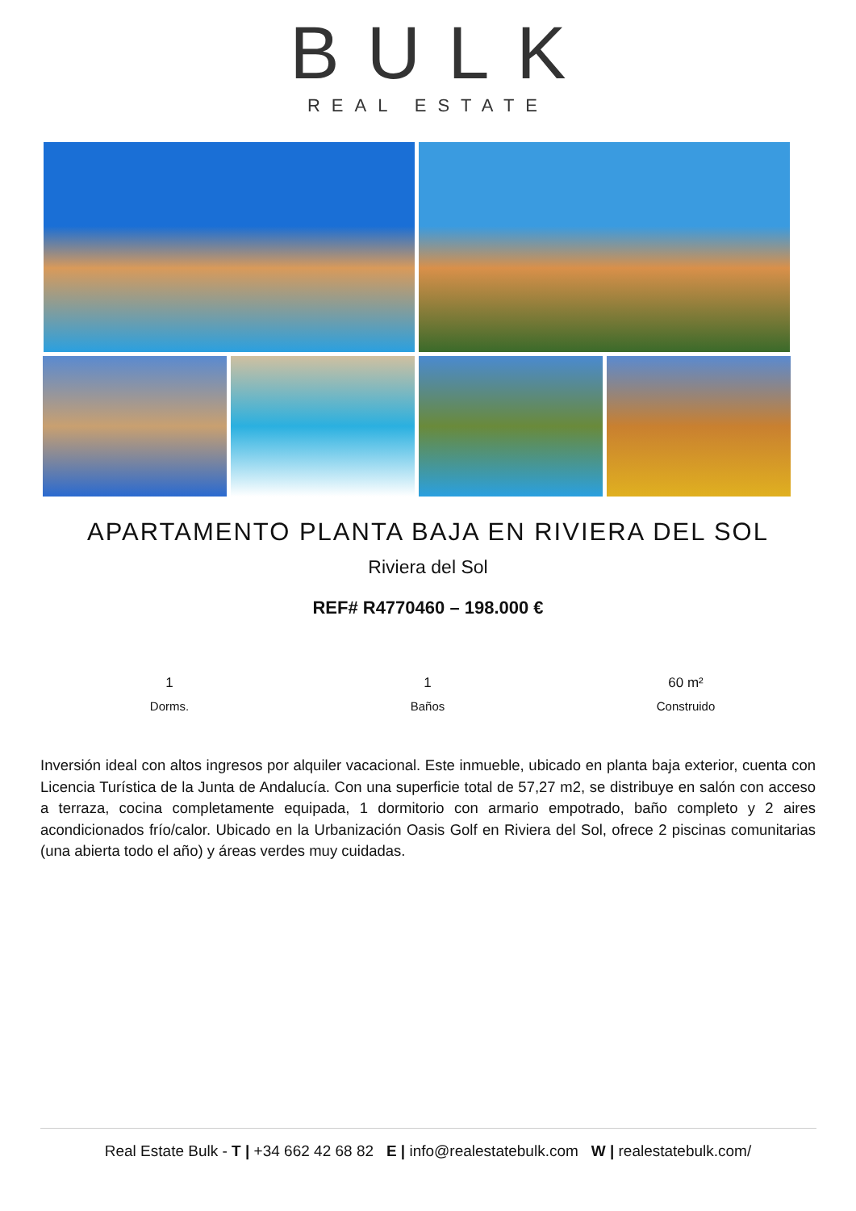BULK
REAL ESTATE
APARTAMENTO PLANTA BAJA EN RIVIERA DEL SOL
Riviera del Sol
REF# R4770460 – 198.000 €
1
Dorms.
1
Baños
60 m²
Construido
Inversión ideal con altos ingresos por alquiler vacacional. Este inmueble, ubicado en planta baja exterior, cuenta con Licencia Turística de la Junta de Andalucía. Con una superficie total de 57,27 m2, se distribuye en salón con acceso a terraza, cocina completamente equipada, 1 dormitorio con armario empotrado, baño completo y 2 aires acondicionados frío/calor. Ubicado en la Urbanización Oasis Golf en Riviera del Sol, ofrece 2 piscinas comunitarias (una abierta todo el año) y áreas verdes muy cuidadas.
Real Estate Bulk - T | +34 662 42 68 82 E | info@realestatebulk.com W | realestatebulk.com/